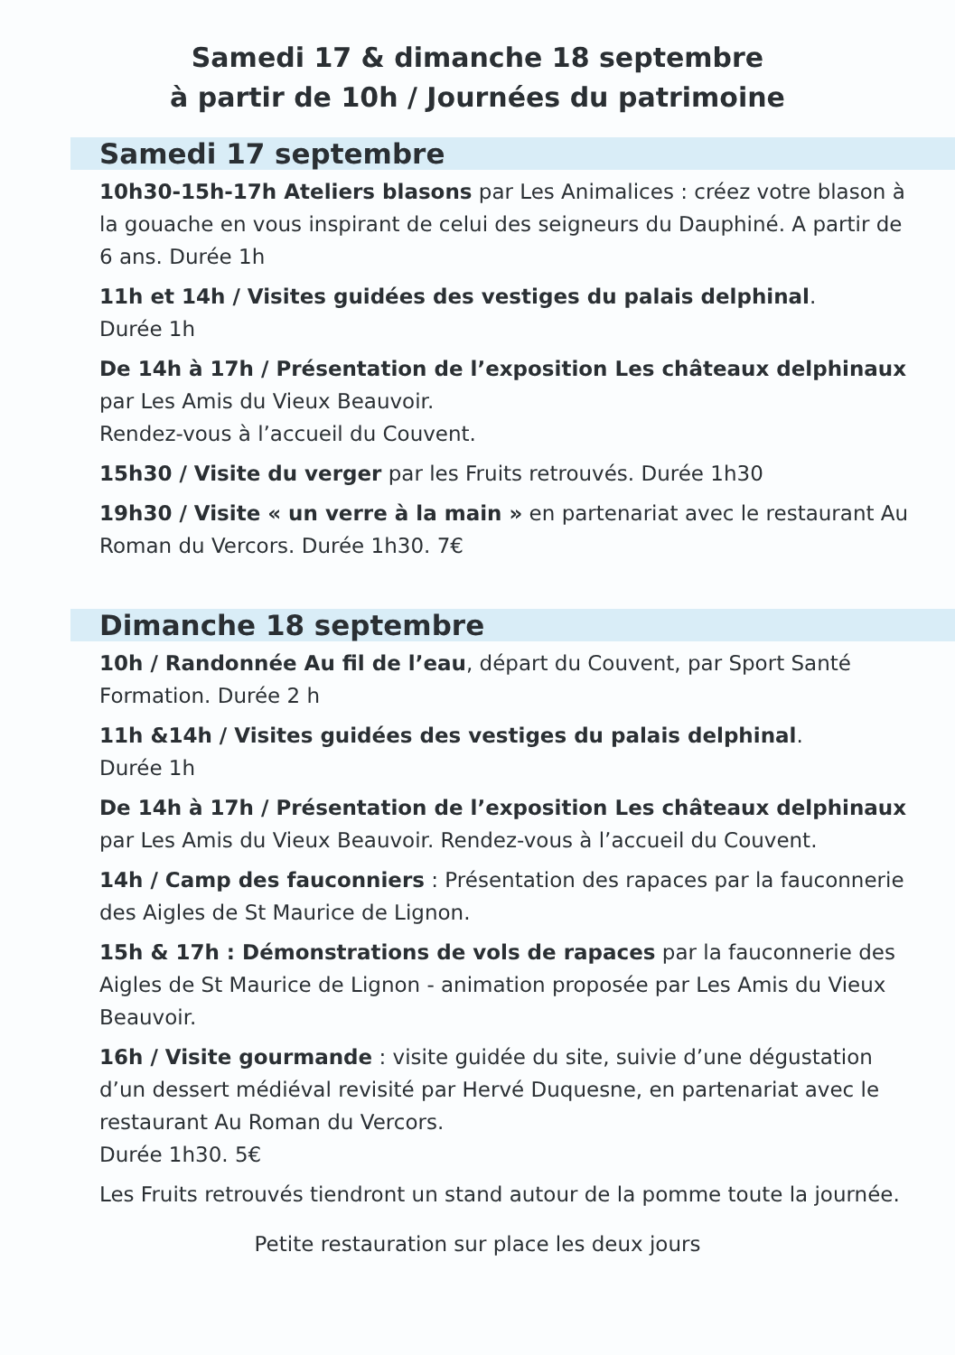Samedi 17 & dimanche 18 septembre
à partir de 10h / Journées du patrimoine
Samedi 17 septembre
10h30-15h-17h Ateliers blasons par Les Animalices : créez votre blason à la gouache en vous inspirant de celui des seigneurs du Dauphiné. A partir de 6 ans. Durée 1h
11h et 14h / Visites guidées des vestiges du palais delphinal.
Durée 1h
De 14h à 17h / Présentation de l’exposition Les châteaux delphinaux par Les Amis du Vieux Beauvoir.
Rendez-vous à l’accueil du Couvent.
15h30 / Visite du verger par les Fruits retrouvés. Durée 1h30
19h30 / Visite « un verre à la main » en partenariat avec le restaurant Au Roman du Vercors. Durée 1h30. 7€
Dimanche 18 septembre
10h / Randonnée Au fil de l’eau, départ du Couvent, par Sport Santé Formation. Durée 2 h
11h &14h / Visites guidées des vestiges du palais delphinal.
Durée 1h
De 14h à 17h / Présentation de l’exposition Les châteaux delphinaux par Les Amis du Vieux Beauvoir. Rendez-vous à l’accueil du Couvent.
14h / Camp des fauconniers : Présentation des rapaces par la fauconnerie des Aigles de St Maurice de Lignon.
15h & 17h : Démonstrations de vols de rapaces par la fauconnerie des Aigles de St Maurice de Lignon - animation proposée par Les Amis du Vieux Beauvoir.
16h / Visite gourmande : visite guidée du site, suivie d’une dégustation d’un dessert médiéval revisité par Hervé Duquesne, en partenariat avec le restaurant Au Roman du Vercors.
Durée 1h30. 5€
Les Fruits retrouvés tiendront un stand autour de la pomme toute la journée.
Petite restauration sur place les deux jours